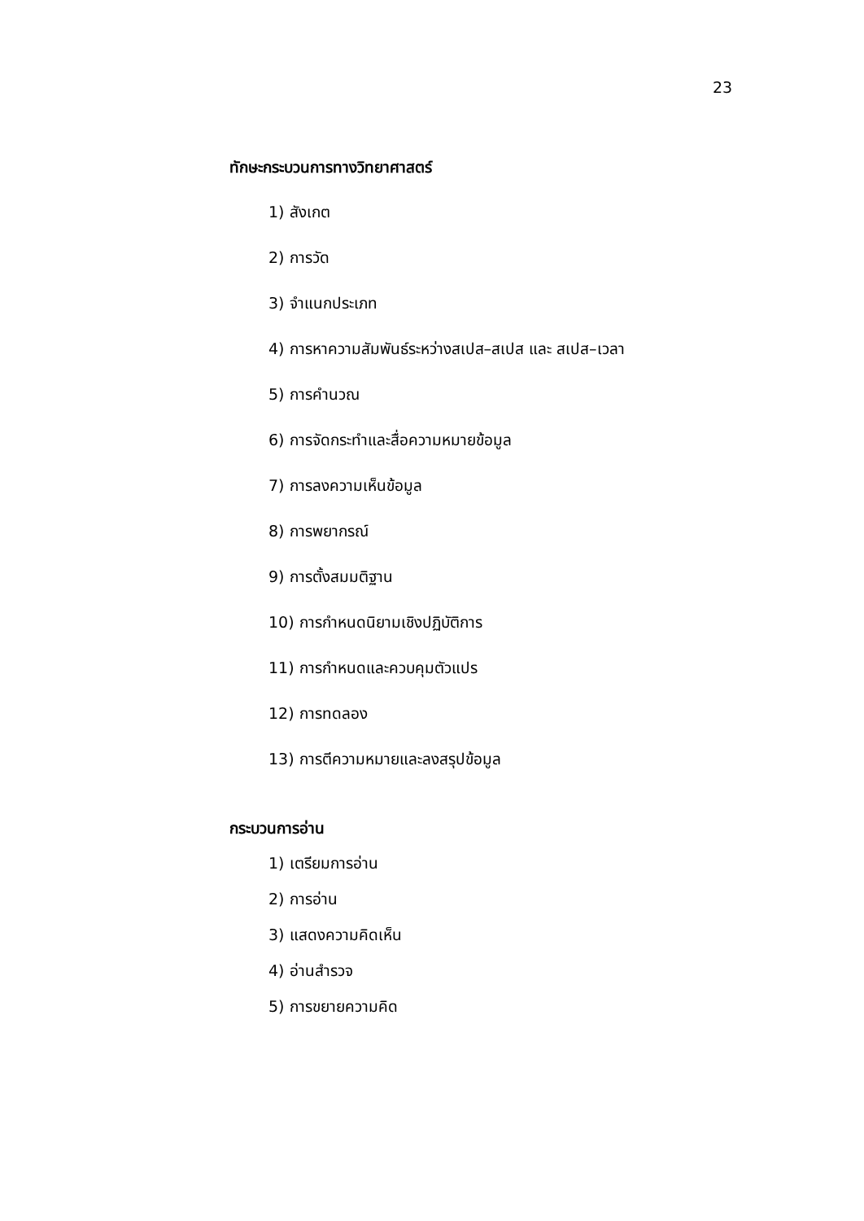23
ทักษะกระบวนการทางวิทยาศาสตร์
1) สังเกต
2) การวัด
3) จำแนกประเภท
4) การหาความสัมพันธ์ระหว่างสเปส–สเปส และ สเปส–เวลา
5) การคำนวณ
6) การจัดกระทำและสื่อความหมายข้อมูล
7) การลงความเห็นข้อมูล
8) การพยากรณ์
9) การตั้งสมมติฐาน
10) การกำหนดนิยามเชิงปฏิบัติการ
11) การกำหนดและควบคุมตัวแปร
12) การทดลอง
13) การตีความหมายและลงสรุปข้อมูล
กระบวนการอ่าน
1) เตรียมการอ่าน
2) การอ่าน
3) แสดงความคิดเห็น
4) อ่านสำรวจ
5) การขยายความคิด